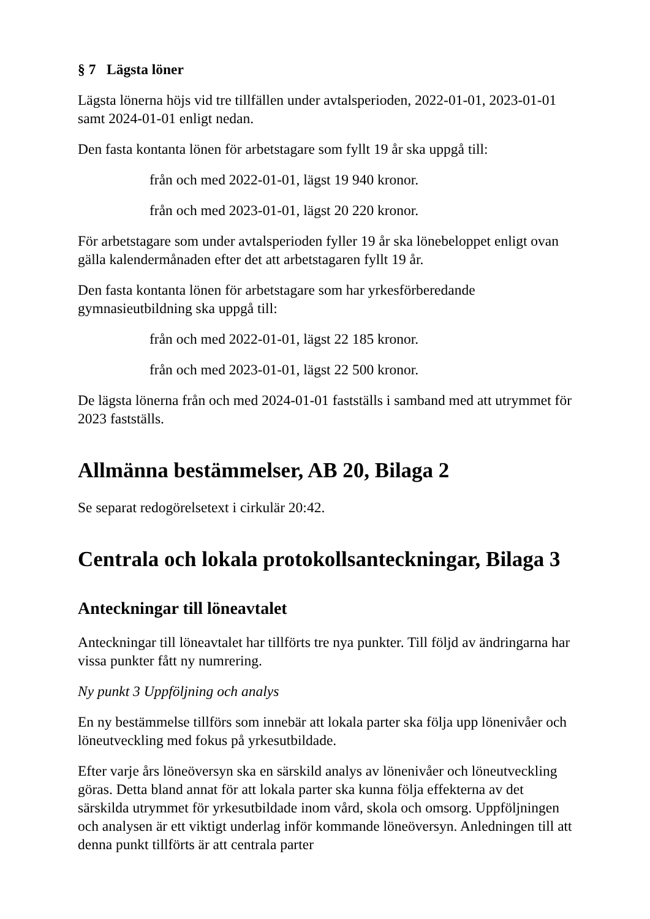§ 7 Lägsta löner
Lägsta lönerna höjs vid tre tillfällen under avtalsperioden, 2022-01-01, 2023-01-01 samt 2024-01-01 enligt nedan.
Den fasta kontanta lönen för arbetstagare som fyllt 19 år ska uppgå till:
från och med 2022-01-01, lägst 19 940 kronor.
från och med 2023-01-01, lägst 20 220 kronor.
För arbetstagare som under avtalsperioden fyller 19 år ska lönebeloppet enligt ovan gälla kalendermånaden efter det att arbetstagaren fyllt 19 år.
Den fasta kontanta lönen för arbetstagare som har yrkesförberedande gymnasieutbildning ska uppgå till:
från och med 2022-01-01, lägst 22 185 kronor.
från och med 2023-01-01, lägst 22 500 kronor.
De lägsta lönerna från och med 2024-01-01 fastställs i samband med att utrymmet för 2023 fastställs.
Allmänna bestämmelser, AB 20, Bilaga 2
Se separat redogörelsetext i cirkulär 20:42.
Centrala och lokala protokollsanteckningar, Bilaga 3
Anteckningar till löneavtalet
Anteckningar till löneavtalet har tillförts tre nya punkter. Till följd av ändringarna har vissa punkter fått ny numrering.
Ny punkt 3 Uppföljning och analys
En ny bestämmelse tillförs som innebär att lokala parter ska följa upp lönenivåer och löneutveckling med fokus på yrkesutbildade.
Efter varje års löneöversyn ska en särskild analys av lönenivåer och löneutveckling göras. Detta bland annat för att lokala parter ska kunna följa effekterna av det särskilda utrymmet för yrkesutbildade inom vård, skola och omsorg. Uppföljningen och analysen är ett viktigt underlag inför kommande löneöversyn. Anledningen till att denna punkt tillförts är att centrala parter